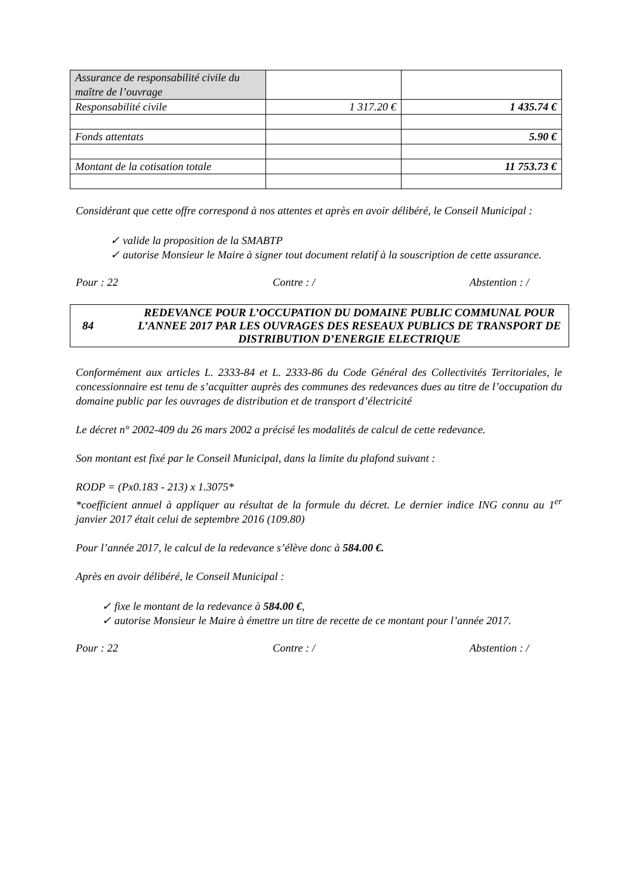| Assurance de responsabilité civile du maître de l’ouvrage | | |
| Responsabilité civile | 1 317.20 € | 1 435.74 € |
| Fonds attentats | | 5.90 € |
| Montant de la cotisation totale | | 11 753.73 € |
Considérant que cette offre correspond à nos attentes et après en avoir délibéré, le Conseil Municipal :
✓ valide la proposition de la SMABTP
✓ autorise Monsieur le Maire à signer tout document relatif à la souscription de cette assurance.
Pour : 22 Contre : / Abstention : /
84 REDEVANCE POUR L’OCCUPATION DU DOMAINE PUBLIC COMMUNAL POUR L’ANNEE 2017 PAR LES OUVRAGES DES RESEAUX PUBLICS DE TRANSPORT DE DISTRIBUTION D’ENERGIE ELECTRIQUE
Conformément aux articles L. 2333-84 et L. 2333-86 du Code Général des Collectivités Territoriales, le concessionnaire est tenu de s’acquitter auprès des communes des redevances dues au titre de l’occupation du domaine public par les ouvrages de distribution et de transport d’électricité
Le décret n° 2002-409 du 26 mars 2002 a précisé les modalités de calcul de cette redevance.
Son montant est fixé par le Conseil Municipal, dans la limite du plafond suivant :
RODP = (Px0.183 - 213) x 1.3075*
*coefficient annuel à appliquer au résultat de la formule du décret. Le dernier indice ING connu au 1<sup>er</sup> janvier 2017 était celui de septembre 2016 (109.80)
Pour l’année 2017, le calcul de la redevance s’élève donc à 584.00 €.
Après en avoir délibéré, le Conseil Municipal :
✓ fixe le montant de la redevance à 584.00 €,
✓ autorise Monsieur le Maire à émettre un titre de recette de ce montant pour l’année 2017.
Pour : 22 Contre : / Abstention : /